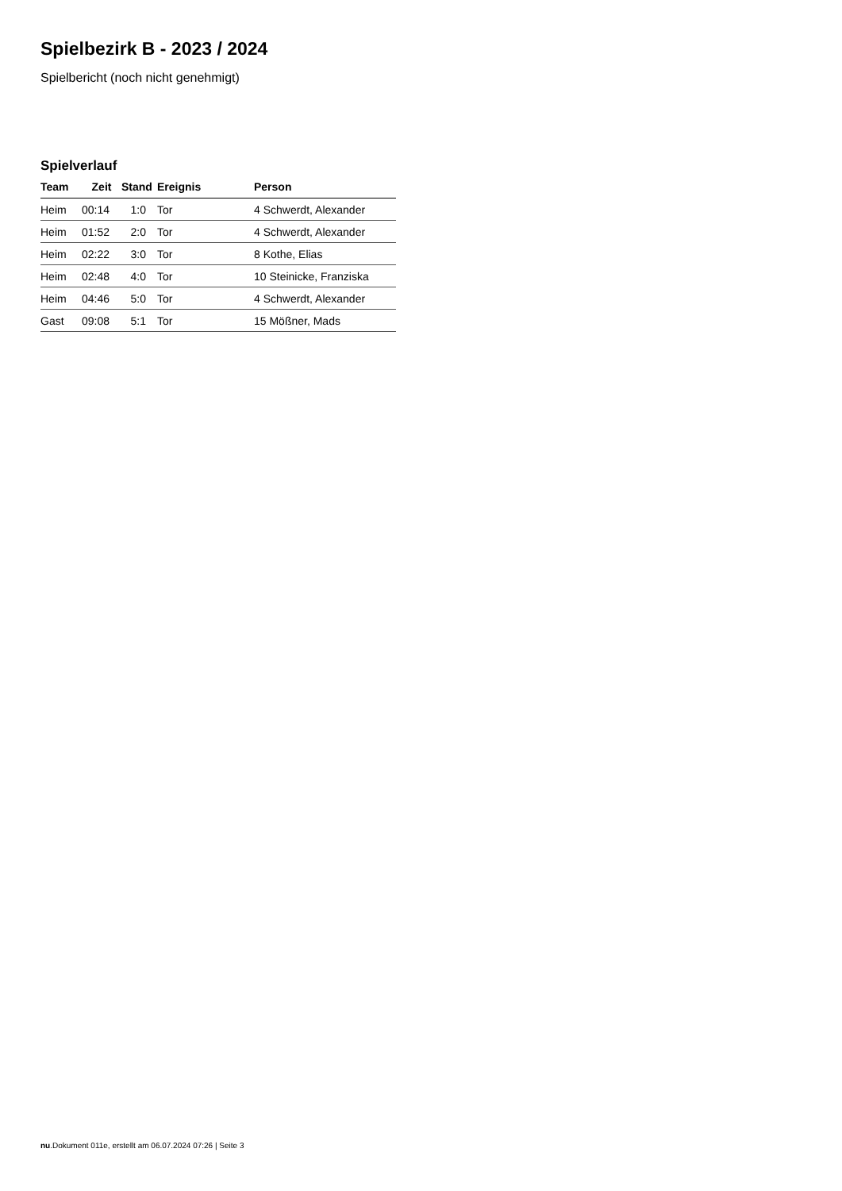Spielbezirk B - 2023 / 2024
Spielbericht (noch nicht genehmigt)
Spielverlauf
| Team | Zeit | Stand | Ereignis | Person |
| --- | --- | --- | --- | --- |
| Heim | 00:14 | 1:0 | Tor | 4 Schwerdt, Alexander |
| Heim | 01:52 | 2:0 | Tor | 4 Schwerdt, Alexander |
| Heim | 02:22 | 3:0 | Tor | 8 Kothe, Elias |
| Heim | 02:48 | 4:0 | Tor | 10 Steinicke, Franziska |
| Heim | 04:46 | 5:0 | Tor | 4 Schwerdt, Alexander |
| Gast | 09:08 | 5:1 | Tor | 15 Mößner, Mads |
nu.Dokument 011e, erstellt am 06.07.2024 07:26 | Seite 3